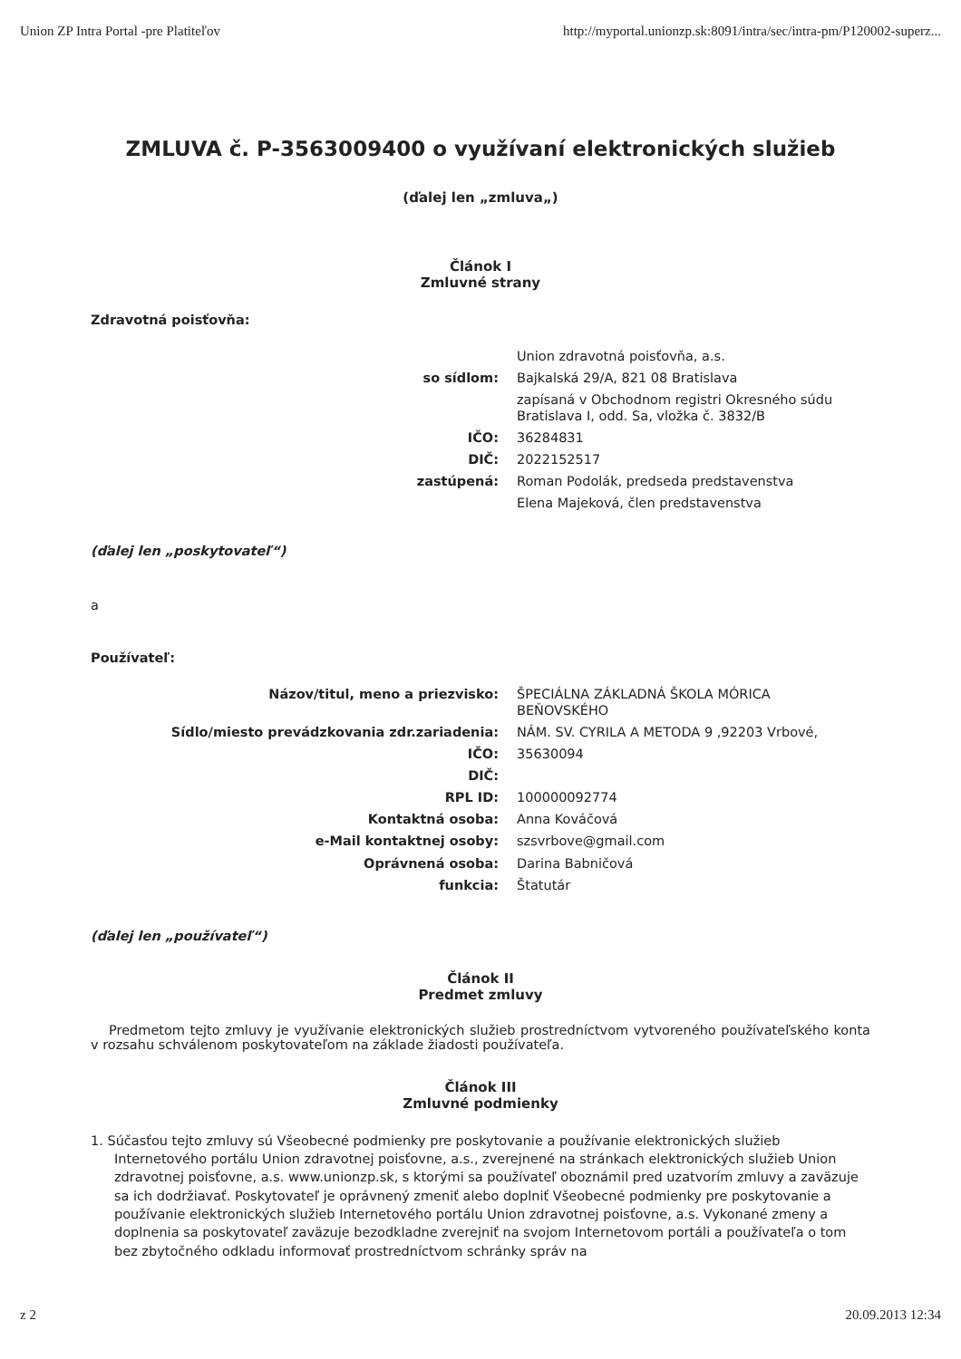Union ZP Intra Portal -pre Platiteľov http://myportal.unionzp.sk:8091/intra/sec/intra-pm/P120002-superz...
ZMLUVA č. P-3563009400 o využívaní elektronických služieb
(ďalej len „zmluva„)
Článok I
Zmluvné strany
Zdravotná poisťovňa:
| | Union zdravotná poisťovňa, a.s. |
| so sídlom: | Bajkalská 29/A, 821 08 Bratislava |
| | zapísaná v Obchodnom registri Okresného súdu Bratislava I, odd. Sa, vložka č. 3832/B |
| IČO: | 36284831 |
| DIČ: | 2022152517 |
| zastúpená: | Roman Podolák, predseda predstavenstva |
| | Elena Majeková, člen predstavenstva |
(ďalej len „poskytovateľ“)
a
Používateľ:
| Názov/titul, meno a priezvisko: | ŠPECIÁLNA ZÁKLADNÁ ŠKOLA MÓRICA BEŇOVSKÉHO |
| Sídlo/miesto prevádzkovania zdr.zariadenia: | NÁM. SV. CYRILA A METODA 9 ,92203 Vrbové, |
| IČO: | 35630094 |
| DIČ: | |
| RPL ID: | 100000092774 |
| Kontaktná osoba: | Anna Kováčová |
| e-Mail kontaktnej osoby: | szsvrbove@gmail.com |
| Oprávnená osoba: | Darina Babničová |
| funkcia: | Štatutár |
(ďalej len „používateľ“)
Článok II
Predmet zmluvy
Predmetom tejto zmluvy je využívanie elektronických služieb prostredníctvom vytvoreného používateľského konta v rozsahu schválenom poskytovateľom na základe žiadosti používateľa.
Článok III
Zmluvné podmienky
1. Súčasťou tejto zmluvy sú Všeobecné podmienky pre poskytovanie a používanie elektronických služieb Internetového portálu Union zdravotnej poisťovne, a.s., zverejnené na stránkach elektronických služieb Union zdravotnej poisťovne, a.s. www.unionzp.sk, s ktorými sa používateľ oboznámil pred uzatvorím zmluvy a zaväzuje sa ich dodržiavať. Poskytovateľ je oprávnený zmeniť alebo doplniť Všeobecné podmienky pre poskytovanie a používanie elektronických služieb Internetového portálu Union zdravotnej poisťovne, a.s. Vykonané zmeny a doplnenia sa poskytovateľ zaväzuje bezodkladne zverejniť na svojom Internetovom portáli a používateľa o tom bez zbytočného odkladu informovať prostredníctvom schránky správ na
z 2 20.09.2013 12:34